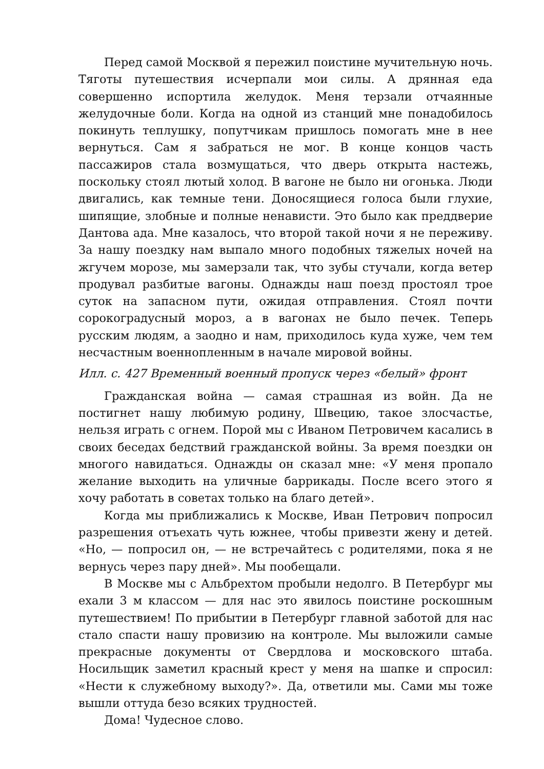Перед самой Москвой я пережил поистине мучительную ночь. Тяготы путешествия исчерпали мои силы. А дрянная еда совершенно испортила желудок. Меня терзали отчаянные желудочные боли. Когда на одной из станций мне понадобилось покинуть теплушку, попутчикам пришлось помогать мне в нее вернуться. Сам я забраться не мог. В конце концов часть пассажиров стала возмущаться, что дверь открыта настежь, поскольку стоял лютый холод. В вагоне не было ни огонька. Люди двигались, как темные тени. Доносящиеся голоса были глухие, шипящие, злобные и полные ненависти. Это было как преддверие Дантова ада. Мне казалось, что второй такой ночи я не переживу. За нашу поездку нам выпало много подобных тяжелых ночей на жгучем морозе, мы замерзали так, что зубы стучали, когда ветер продувал разбитые вагоны. Однажды наш поезд простоял трое суток на запасном пути, ожидая отправления. Стоял почти сорокоградусный мороз, а в вагонах не было печек. Теперь русским людям, а заодно и нам, приходилось куда хуже, чем тем несчастным военнопленным в начале мировой войны.
Илл. с. 427 Временный военный пропуск через «белый» фронт
Гражданская война — самая страшная из войн. Да не постигнет нашу любимую родину, Швецию, такое злосчастье, нельзя играть с огнем. Порой мы с Иваном Петровичем касались в своих беседах бедствий гражданской войны. За время поездки он многого навидаться. Однажды он сказал мне: «У меня пропало желание выходить на уличные баррикады. После всего этого я хочу работать в советах только на благо детей».
Когда мы приближались к Москве, Иван Петрович попросил разрешения отъехать чуть южнее, чтобы привезти жену и детей. «Но, — попросил он, — не встречайтесь с родителями, пока я не вернусь через пару дней». Мы пообещали.
В Москве мы с Альбрехтом пробыли недолго. В Петербург мы ехали 3 м классом — для нас это явилось поистине роскошным путешествием! По прибытии в Петербург главной заботой для нас стало спасти нашу провизию на контроле. Мы выложили самые прекрасные документы от Свердлова и московского штаба. Носильщик заметил красный крест у меня на шапке и спросил: «Нести к служебному выходу?». Да, ответили мы. Сами мы тоже вышли оттуда безо всяких трудностей.
Дома! Чудесное слово.